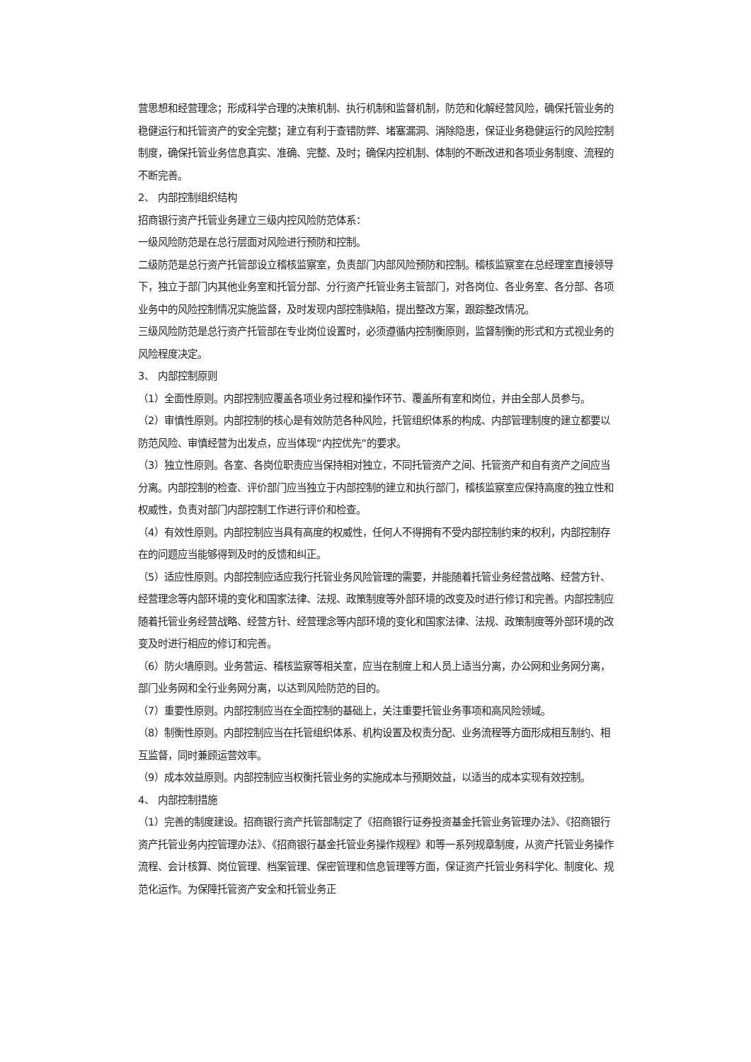营思想和经营理念；形成科学合理的决策机制、执行机制和监督机制，防范和化解经营风险，确保托管业务的稳健运行和托管资产的安全完整；建立有利于查错防弊、堵塞漏洞、消除隐患，保证业务稳健运行的风险控制制度，确保托管业务信息真实、准确、完整、及时；确保内控机制、体制的不断改进和各项业务制度、流程的不断完善。
2、 内部控制组织结构
招商银行资产托管业务建立三级内控风险防范体系：
一级风险防范是在总行层面对风险进行预防和控制。
二级防范是总行资产托管部设立稽核监察室，负责部门内部风险预防和控制。稽核监察室在总经理室直接领导下，独立于部门内其他业务室和托管分部、分行资产托管业务主管部门，对各岗位、各业务室、各分部、各项业务中的风险控制情况实施监督，及时发现内部控制缺陷，提出整改方案，跟踪整改情况。
三级风险防范是总行资产托管部在专业岗位设置时，必须遵循内控制衡原则，监督制衡的形式和方式视业务的风险程度决定。
3、 内部控制原则
（1）全面性原则。内部控制应覆盖各项业务过程和操作环节、覆盖所有室和岗位，并由全部人员参与。
（2）审慎性原则。内部控制的核心是有效防范各种风险，托管组织体系的构成、内部管理制度的建立都要以防范风险、审慎经营为出发点，应当体现“内控优先”的要求。
（3）独立性原则。各室、各岗位职责应当保持相对独立，不同托管资产之间、托管资产和自有资产之间应当分离。内部控制的检查、评价部门应当独立于内部控制的建立和执行部门，稽核监察室应保持高度的独立性和权威性，负责对部门内部控制工作进行评价和检查。
（4）有效性原则。内部控制应当具有高度的权威性，任何人不得拥有不受内部控制约束的权利，内部控制存在的问题应当能够得到及时的反馈和纠正。
（5）适应性原则。内部控制应适应我行托管业务风险管理的需要，并能随着托管业务经营战略、经营方针、经营理念等内部环境的变化和国家法律、法规、政策制度等外部环境的改变及时进行修订和完善。内部控制应随着托管业务经营战略、经营方针、经营理念等内部环境的变化和国家法律、法规、政策制度等外部环境的改变及时进行相应的修订和完善。
（6）防火墙原则。业务营运、稽核监察等相关室，应当在制度上和人员上适当分离，办公网和业务网分离，部门业务网和全行业务网分离，以达到风险防范的目的。
（7）重要性原则。内部控制应当在全面控制的基础上，关注重要托管业务事项和高风险领域。
（8）制衡性原则。内部控制应当在托管组织体系、机构设置及权责分配、业务流程等方面形成相互制约、相互监督，同时兼顾运营效率。
（9）成本效益原则。内部控制应当权衡托管业务的实施成本与预期效益，以适当的成本实现有效控制。
4、 内部控制措施
（1）完善的制度建设。招商银行资产托管部制定了《招商银行证券投资基金托管业务管理办法》、《招商银行资产托管业务内控管理办法》、《招商银行基金托管业务操作规程》和等一系列规章制度，从资产托管业务操作流程、会计核算、岗位管理、档案管理、保密管理和信息管理等方面，保证资产托管业务科学化、制度化、规范化运作。为保障托管资产安全和托管业务正